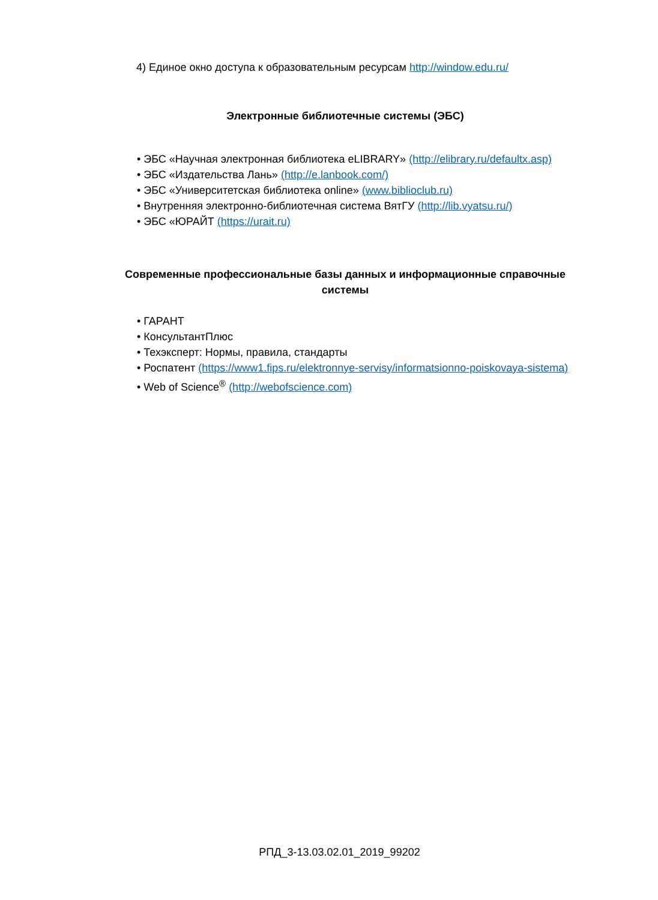4) Единое окно доступа к образовательным ресурсам http://window.edu.ru/
Электронные библиотечные системы (ЭБС)
• ЭБС «Научная электронная библиотека eLIBRARY» (http://elibrary.ru/defaultx.asp)
• ЭБС «Издательства Лань» (http://e.lanbook.com/)
• ЭБС «Университетская библиотека online» (www.biblioclub.ru)
• Внутренняя электронно-библиотечная система ВятГУ (http://lib.vyatsu.ru/)
• ЭБС «ЮРАЙТ (https://urait.ru)
Современные профессиональные базы данных и информационные справочные системы
• ГАРАНТ
• КонсультантПлюс
• Техэксперт: Нормы, правила, стандарты
• Роспатент (https://www1.fips.ru/elektronnye-servisy/informatsionno-poiskovaya-sistema)
• Web of Science<sup>®</sup> (http://webofscience.com)
РПД_3-13.03.02.01_2019_99202